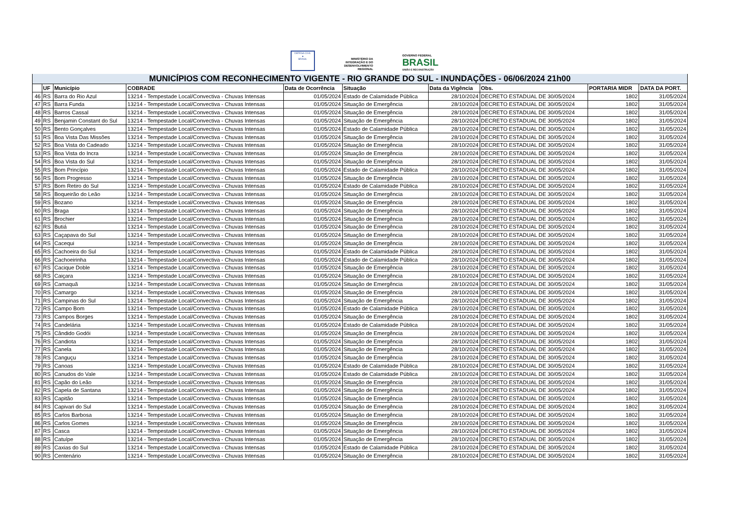DEFESA CIVIL
▲
BRASIL
MINISTÉRIO DA
INTEGRAÇÃO E DO
DESENVOLVIMENTO
REGIONAL
GOVERNO FEDERAL
BRASIL
UNIÃO E RECONSTRUÇÃO
| MUNICÍPIOS COM RECONHECIMENTO VIGENTE - RIO GRANDE DO SUL - INUNDAÇÕES - 06/06/2024 21h00 | | | | | | | | | |
| --- | --- | --- | --- | --- | --- | --- | --- | --- | --- |
| | UF | Município | COBRADE | Data de Ocorrência | Situação | Data da Vigência | Obs. | PORTARIA MIDR | DATA DA PORT. |
| 46 | RS | Barra do Rio Azul | 13214 - Tempestade Local/Convectiva - Chuvas Intensas | 01/05/2024 | Estado de Calamidade Pública | 28/10/2024 | DECRETO ESTADUAL DE 30/05/2024 | 1802 | 31/05/2024 |
| 47 | RS | Barra Funda | 13214 - Tempestade Local/Convectiva - Chuvas Intensas | 01/05/2024 | Situação de Emergência | 28/10/2024 | DECRETO ESTADUAL DE 30/05/2024 | 1802 | 31/05/2024 |
| 48 | RS | Barros Cassal | 13214 - Tempestade Local/Convectiva - Chuvas Intensas | 01/05/2024 | Situação de Emergência | 28/10/2024 | DECRETO ESTADUAL DE 30/05/2024 | 1802 | 31/05/2024 |
| 49 | RS | Benjamin Constant do Sul | 13214 - Tempestade Local/Convectiva - Chuvas Intensas | 01/05/2024 | Situação de Emergência | 28/10/2024 | DECRETO ESTADUAL DE 30/05/2024 | 1802 | 31/05/2024 |
| 50 | RS | Bento Gonçalves | 13214 - Tempestade Local/Convectiva - Chuvas Intensas | 01/05/2024 | Estado de Calamidade Pública | 28/10/2024 | DECRETO ESTADUAL DE 30/05/2024 | 1802 | 31/05/2024 |
| 51 | RS | Boa Vista Das Missões | 13214 - Tempestade Local/Convectiva - Chuvas Intensas | 01/05/2024 | Situação de Emergência | 28/10/2024 | DECRETO ESTADUAL DE 30/05/2024 | 1802 | 31/05/2024 |
| 52 | RS | Boa Vista do Cadeado | 13214 - Tempestade Local/Convectiva - Chuvas Intensas | 01/05/2024 | Situação de Emergência | 28/10/2024 | DECRETO ESTADUAL DE 30/05/2024 | 1802 | 31/05/2024 |
| 53 | RS | Boa Vista do Incra | 13214 - Tempestade Local/Convectiva - Chuvas Intensas | 01/05/2024 | Situação de Emergência | 28/10/2024 | DECRETO ESTADUAL DE 30/05/2024 | 1802 | 31/05/2024 |
| 54 | RS | Boa Vista do Sul | 13214 - Tempestade Local/Convectiva - Chuvas Intensas | 01/05/2024 | Situação de Emergência | 28/10/2024 | DECRETO ESTADUAL DE 30/05/2024 | 1802 | 31/05/2024 |
| 55 | RS | Bom Princípio | 13214 - Tempestade Local/Convectiva - Chuvas Intensas | 01/05/2024 | Estado de Calamidade Pública | 28/10/2024 | DECRETO ESTADUAL DE 30/05/2024 | 1802 | 31/05/2024 |
| 56 | RS | Bom Progresso | 13214 - Tempestade Local/Convectiva - Chuvas Intensas | 01/05/2024 | Situação de Emergência | 28/10/2024 | DECRETO ESTADUAL DE 30/05/2024 | 1802 | 31/05/2024 |
| 57 | RS | Bom Retiro do Sul | 13214 - Tempestade Local/Convectiva - Chuvas Intensas | 01/05/2024 | Estado de Calamidade Pública | 28/10/2024 | DECRETO ESTADUAL DE 30/05/2024 | 1802 | 31/05/2024 |
| 58 | RS | Boqueirão do Leão | 13214 - Tempestade Local/Convectiva - Chuvas Intensas | 01/05/2024 | Situação de Emergência | 28/10/2024 | DECRETO ESTADUAL DE 30/05/2024 | 1802 | 31/05/2024 |
| 59 | RS | Bozano | 13214 - Tempestade Local/Convectiva - Chuvas Intensas | 01/05/2024 | Situação de Emergência | 28/10/2024 | DECRETO ESTADUAL DE 30/05/2024 | 1802 | 31/05/2024 |
| 60 | RS | Braga | 13214 - Tempestade Local/Convectiva - Chuvas Intensas | 01/05/2024 | Situação de Emergência | 28/10/2024 | DECRETO ESTADUAL DE 30/05/2024 | 1802 | 31/05/2024 |
| 61 | RS | Brochier | 13214 - Tempestade Local/Convectiva - Chuvas Intensas | 01/05/2024 | Situação de Emergência | 28/10/2024 | DECRETO ESTADUAL DE 30/05/2024 | 1802 | 31/05/2024 |
| 62 | RS | Butiá | 13214 - Tempestade Local/Convectiva - Chuvas Intensas | 01/05/2024 | Situação de Emergência | 28/10/2024 | DECRETO ESTADUAL DE 30/05/2024 | 1802 | 31/05/2024 |
| 63 | RS | Caçapava do Sul | 13214 - Tempestade Local/Convectiva - Chuvas Intensas | 01/05/2024 | Situação de Emergência | 28/10/2024 | DECRETO ESTADUAL DE 30/05/2024 | 1802 | 31/05/2024 |
| 64 | RS | Cacequi | 13214 - Tempestade Local/Convectiva - Chuvas Intensas | 01/05/2024 | Situação de Emergência | 28/10/2024 | DECRETO ESTADUAL DE 30/05/2024 | 1802 | 31/05/2024 |
| 65 | RS | Cachoeira do Sul | 13214 - Tempestade Local/Convectiva - Chuvas Intensas | 01/05/2024 | Estado de Calamidade Pública | 28/10/2024 | DECRETO ESTADUAL DE 30/05/2024 | 1802 | 31/05/2024 |
| 66 | RS | Cachoeirinha | 13214 - Tempestade Local/Convectiva - Chuvas Intensas | 01/05/2024 | Estado de Calamidade Pública | 28/10/2024 | DECRETO ESTADUAL DE 30/05/2024 | 1802 | 31/05/2024 |
| 67 | RS | Cacique Doble | 13214 - Tempestade Local/Convectiva - Chuvas Intensas | 01/05/2024 | Situação de Emergência | 28/10/2024 | DECRETO ESTADUAL DE 30/05/2024 | 1802 | 31/05/2024 |
| 68 | RS | Caiçara | 13214 - Tempestade Local/Convectiva - Chuvas Intensas | 01/05/2024 | Situação de Emergência | 28/10/2024 | DECRETO ESTADUAL DE 30/05/2024 | 1802 | 31/05/2024 |
| 69 | RS | Camaquã | 13214 - Tempestade Local/Convectiva - Chuvas Intensas | 01/05/2024 | Situação de Emergência | 28/10/2024 | DECRETO ESTADUAL DE 30/05/2024 | 1802 | 31/05/2024 |
| 70 | RS | Camargo | 13214 - Tempestade Local/Convectiva - Chuvas Intensas | 01/05/2024 | Situação de Emergência | 28/10/2024 | DECRETO ESTADUAL DE 30/05/2024 | 1802 | 31/05/2024 |
| 71 | RS | Campinas do Sul | 13214 - Tempestade Local/Convectiva - Chuvas Intensas | 01/05/2024 | Situação de Emergência | 28/10/2024 | DECRETO ESTADUAL DE 30/05/2024 | 1802 | 31/05/2024 |
| 72 | RS | Campo Bom | 13214 - Tempestade Local/Convectiva - Chuvas Intensas | 01/05/2024 | Estado de Calamidade Pública | 28/10/2024 | DECRETO ESTADUAL DE 30/05/2024 | 1802 | 31/05/2024 |
| 73 | RS | Campos Borges | 13214 - Tempestade Local/Convectiva - Chuvas Intensas | 01/05/2024 | Situação de Emergência | 28/10/2024 | DECRETO ESTADUAL DE 30/05/2024 | 1802 | 31/05/2024 |
| 74 | RS | Candelária | 13214 - Tempestade Local/Convectiva - Chuvas Intensas | 01/05/2024 | Estado de Calamidade Pública | 28/10/2024 | DECRETO ESTADUAL DE 30/05/2024 | 1802 | 31/05/2024 |
| 75 | RS | Cândido Godói | 13214 - Tempestade Local/Convectiva - Chuvas Intensas | 01/05/2024 | Situação de Emergência | 28/10/2024 | DECRETO ESTADUAL DE 30/05/2024 | 1802 | 31/05/2024 |
| 76 | RS | Candiota | 13214 - Tempestade Local/Convectiva - Chuvas Intensas | 01/05/2024 | Situação de Emergência | 28/10/2024 | DECRETO ESTADUAL DE 30/05/2024 | 1802 | 31/05/2024 |
| 77 | RS | Canela | 13214 - Tempestade Local/Convectiva - Chuvas Intensas | 01/05/2024 | Situação de Emergência | 28/10/2024 | DECRETO ESTADUAL DE 30/05/2024 | 1802 | 31/05/2024 |
| 78 | RS | Canguçu | 13214 - Tempestade Local/Convectiva - Chuvas Intensas | 01/05/2024 | Situação de Emergência | 28/10/2024 | DECRETO ESTADUAL DE 30/05/2024 | 1802 | 31/05/2024 |
| 79 | RS | Canoas | 13214 - Tempestade Local/Convectiva - Chuvas Intensas | 01/05/2024 | Estado de Calamidade Pública | 28/10/2024 | DECRETO ESTADUAL DE 30/05/2024 | 1802 | 31/05/2024 |
| 80 | RS | Canudos do Vale | 13214 - Tempestade Local/Convectiva - Chuvas Intensas | 01/05/2024 | Estado de Calamidade Pública | 28/10/2024 | DECRETO ESTADUAL DE 30/05/2024 | 1802 | 31/05/2024 |
| 81 | RS | Capão do Leão | 13214 - Tempestade Local/Convectiva - Chuvas Intensas | 01/05/2024 | Situação de Emergência | 28/10/2024 | DECRETO ESTADUAL DE 30/05/2024 | 1802 | 31/05/2024 |
| 82 | RS | Capela de Santana | 13214 - Tempestade Local/Convectiva - Chuvas Intensas | 01/05/2024 | Situação de Emergência | 28/10/2024 | DECRETO ESTADUAL DE 30/05/2024 | 1802 | 31/05/2024 |
| 83 | RS | Capitão | 13214 - Tempestade Local/Convectiva - Chuvas Intensas | 01/05/2024 | Situação de Emergência | 28/10/2024 | DECRETO ESTADUAL DE 30/05/2024 | 1802 | 31/05/2024 |
| 84 | RS | Capivari do Sul | 13214 - Tempestade Local/Convectiva - Chuvas Intensas | 01/05/2024 | Situação de Emergência | 28/10/2024 | DECRETO ESTADUAL DE 30/05/2024 | 1802 | 31/05/2024 |
| 85 | RS | Carlos Barbosa | 13214 - Tempestade Local/Convectiva - Chuvas Intensas | 01/05/2024 | Situação de Emergência | 28/10/2024 | DECRETO ESTADUAL DE 30/05/2024 | 1802 | 31/05/2024 |
| 86 | RS | Carlos Gomes | 13214 - Tempestade Local/Convectiva - Chuvas Intensas | 01/05/2024 | Situação de Emergência | 28/10/2024 | DECRETO ESTADUAL DE 30/05/2024 | 1802 | 31/05/2024 |
| 87 | RS | Casca | 13214 - Tempestade Local/Convectiva - Chuvas Intensas | 01/05/2024 | Situação de Emergência | 28/10/2024 | DECRETO ESTADUAL DE 30/05/2024 | 1802 | 31/05/2024 |
| 88 | RS | Catuípe | 13214 - Tempestade Local/Convectiva - Chuvas Intensas | 01/05/2024 | Situação de Emergência | 28/10/2024 | DECRETO ESTADUAL DE 30/05/2024 | 1802 | 31/05/2024 |
| 89 | RS | Caxias do Sul | 13214 - Tempestade Local/Convectiva - Chuvas Intensas | 01/05/2024 | Estado de Calamidade Pública | 28/10/2024 | DECRETO ESTADUAL DE 30/05/2024 | 1802 | 31/05/2024 |
| 90 | RS | Centenário | 13214 - Tempestade Local/Convectiva - Chuvas Intensas | 01/05/2024 | Situação de Emergência | 28/10/2024 | DECRETO ESTADUAL DE 30/05/2024 | 1802 | 31/05/2024 |